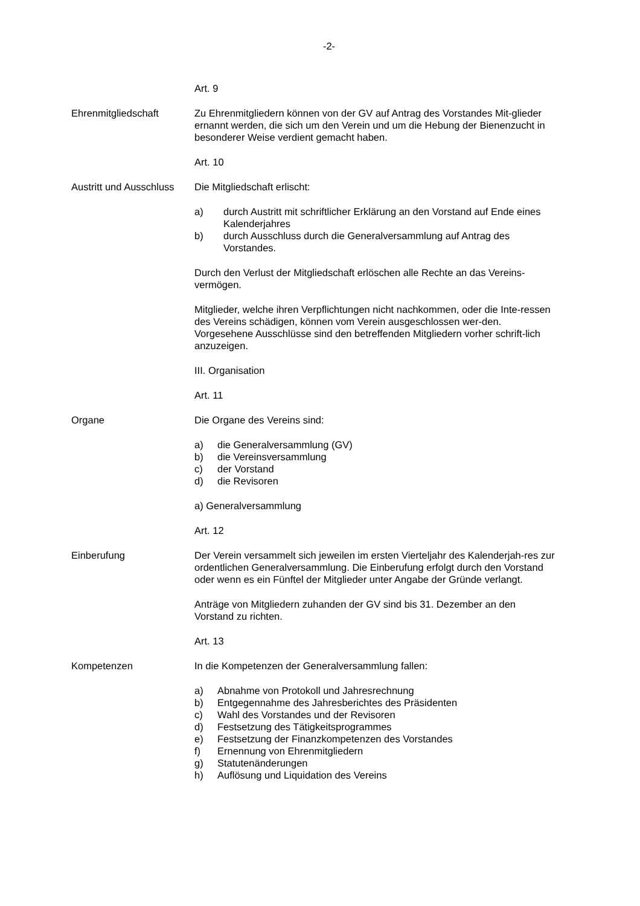-2-
Art. 9
Ehrenmitgliedschaft Zu Ehrenmitgliedern können von der GV auf Antrag des Vorstandes Mit-glieder ernannt werden, die sich um den Verein und um die Hebung der Bienenzucht in besonderer Weise verdient gemacht haben.
Art. 10
Austritt und Ausschluss
Die Mitgliedschaft erlischt:
a) durch Austritt mit schriftlicher Erklärung an den Vorstand auf Ende eines Kalenderjahres
b) durch Ausschluss durch die Generalversammlung auf Antrag des Vorstandes.
Durch den Verlust der Mitgliedschaft erlöschen alle Rechte an das Vereins-vermögen.
Mitglieder, welche ihren Verpflichtungen nicht nachkommen, oder die Inte-ressen des Vereins schädigen, können vom Verein ausgeschlossen wer-den.
Vorgesehene Ausschlüsse sind den betreffenden Mitgliedern vorher schrift-lich anzuzeigen.
III. Organisation
Art. 11
Organe Die Organe des Vereins sind:
a) die Generalversammlung (GV)
b) die Vereinsversammlung
c) der Vorstand
d) die Revisoren
a) Generalversammlung
Art. 12
Einberufung Der Verein versammelt sich jeweilen im ersten Vierteljahr des Kalenderjah-res zur ordentlichen Generalversammlung. Die Einberufung erfolgt durch den Vorstand oder wenn es ein Fünftel der Mitglieder unter Angabe der Gründe verlangt.
Anträge von Mitgliedern zuhanden der GV sind bis 31. Dezember an den Vorstand zu richten.
Art. 13
Kompetenzen In die Kompetenzen der Generalversammlung fallen:
a) Abnahme von Protokoll und Jahresrechnung
b) Entgegennahme des Jahresberichtes des Präsidenten
c) Wahl des Vorstandes und der Revisoren
d) Festsetzung des Tätigkeitsprogrammes
e) Festsetzung der Finanzkompetenzen des Vorstandes
f) Ernennung von Ehrenmitgliedern
g) Statutenänderungen
h) Auflösung und Liquidation des Vereins